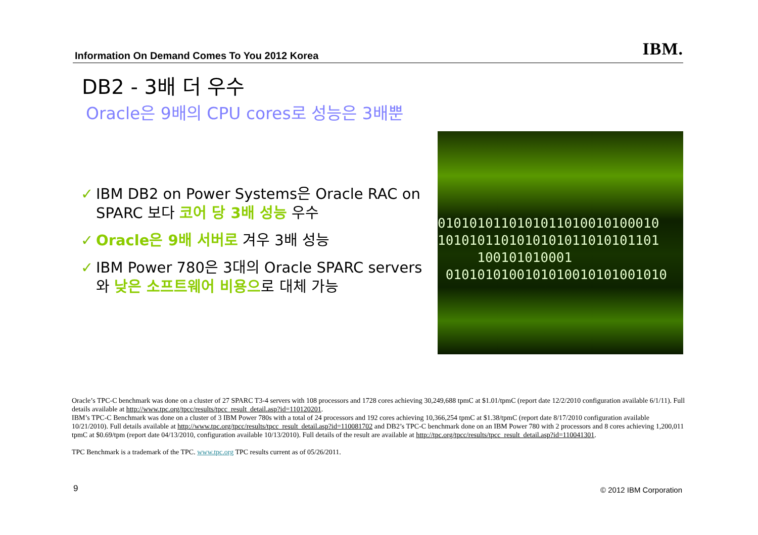Information On Demand Comes To You 2012 Korea
IBM.
DB2 - 3배 더 우수
Oracle은 9배의 CPU cores로 성능은 3배뿐
✓ IBM DB2 on Power Systems은 Oracle RAC on SPARC 보다 코어 당 3배 성능 우수
✓ Oracle은 9배 서버로 겨우 3배 성능
✓ IBM Power 780은 3대의 Oracle SPARC servers와 낮은 소프트웨어 비용으로 대체 가능
0101010110101011010010100010
1010101101010101011010101101
100101010001
0101010100101010010101001010
Oracle’s TPC-C benchmark was done on a cluster of 27 SPARC T3-4 servers with 108 processors and 1728 cores achieving 30,249,688 tpmC at $1.01/tpmC (report date 12/2/2010 configuration available 6/1/11). Full details available at http://www.tpc.org/tpcc/results/tpcc_result_detail.asp?id=110120201.
IBM’s TPC-C Benchmark was done on a cluster of 3 IBM Power 780s with a total of 24 processors and 192 cores achieving 10,366,254 tpmC at $1.38/tpmC (report date 8/17/2010 configuration available 10/21/2010). Full details available at http://www.tpc.org/tpcc/results/tpcc_result_detail.asp?id=110081702 and DB2’s TPC-C benchmark done on an IBM Power 780 with 2 processors and 8 cores achieving 1,200,011 tpmC at $0.69/tpm (report date 04/13/2010, configuration available 10/13/2010). Full details of the result are available at http://tpc.org/tpcc/results/tpcc_result_detail.asp?id=110041301.
TPC Benchmark is a trademark of the TPC. www.tpc.org TPC results current as of 05/26/2011.
9 © 2012 IBM Corporation